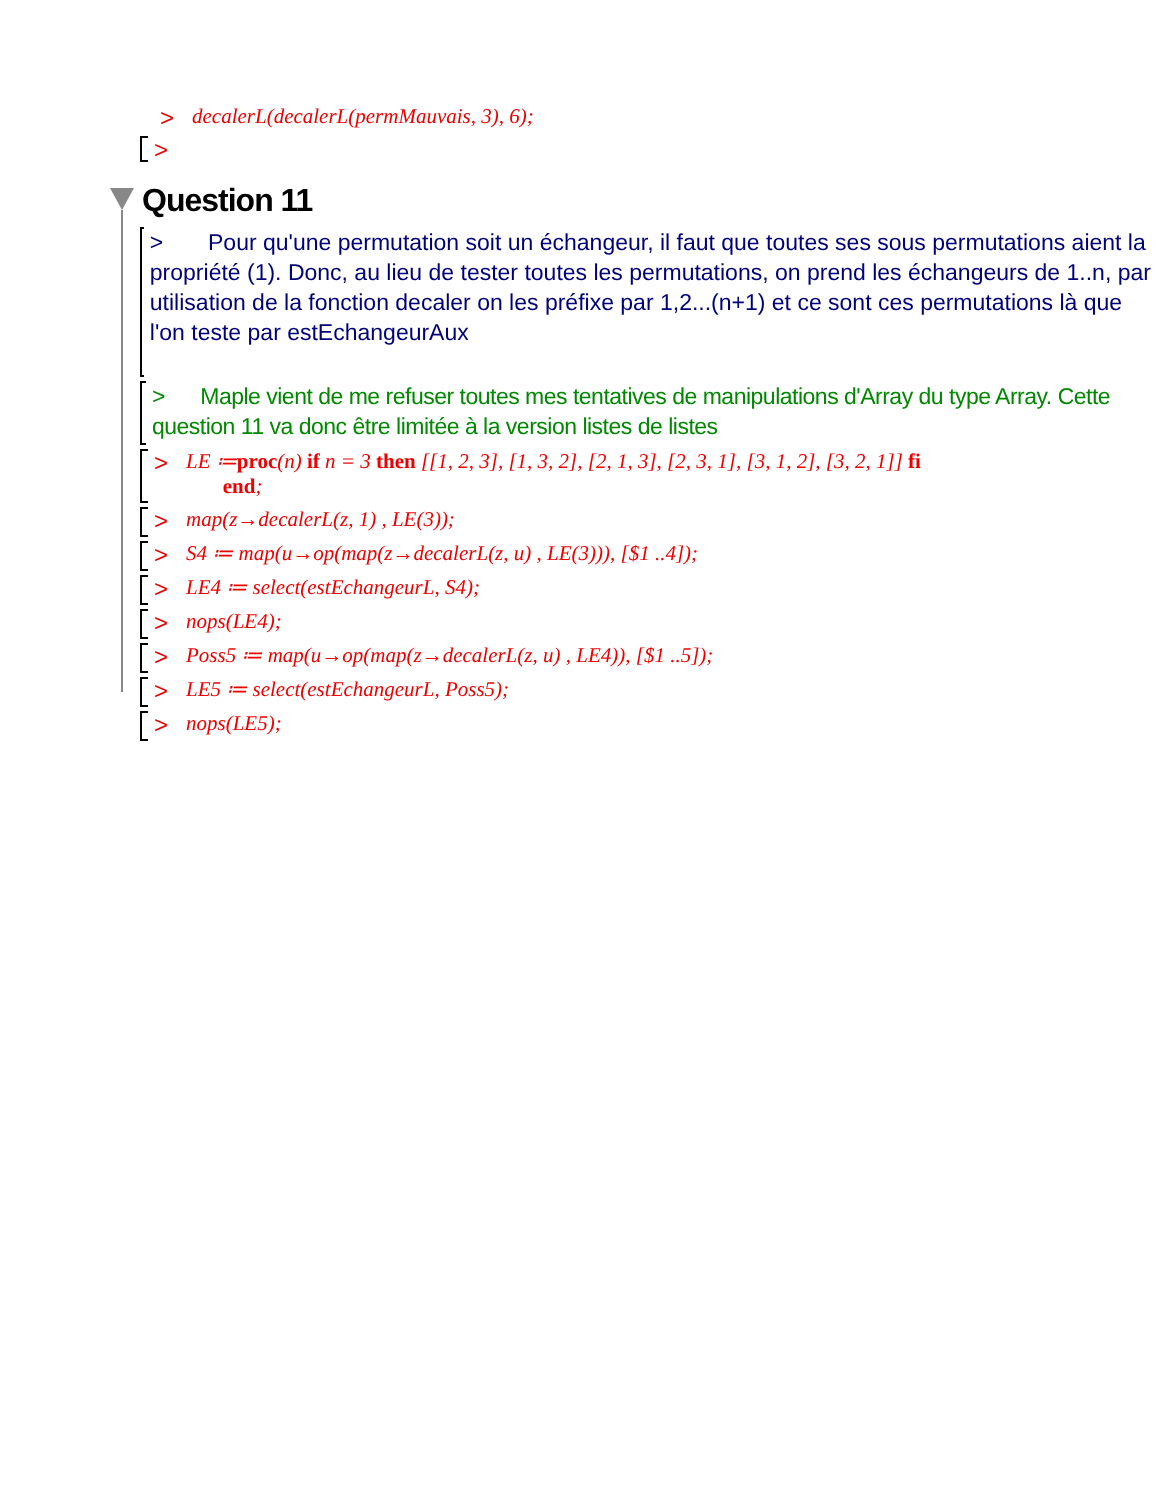> decalerL(decalerL(permMauvais, 3), 6);
>
Question 11
> Pour qu'une permutation soit un échangeur, il faut que toutes ses sous permutations aient la propriété (1). Donc, au lieu de tester toutes les permutations, on prend les échangeurs de 1..n, par utilisation de la fonction decaler on les préfixe par 1,2...(n+1) et ce sont ces permutations là que l'on teste par estEchangeurAux
> Maple vient de me refuser toutes mes tentatives de manipulations d'Array du type Array. Cette question 11 va donc être limitée à la version listes de listes
> LE ≔proc(n) if n = 3 then [[1, 2, 3], [1, 3, 2], [2, 1, 3], [2, 3, 1], [3, 1, 2], [3, 2, 1]] fi
end;
> map(z→decalerL(z, 1) , LE(3));
> S4 ≔ map(u→op(map(z→decalerL(z, u) , LE(3))), [$1 ..4]);
> LE4 ≔ select(estEchangeurL, S4);
> nops(LE4);
> Poss5 ≔ map(u→op(map(z→decalerL(z, u) , LE4)), [$1 ..5]);
> LE5 ≔ select(estEchangeurL, Poss5);
> nops(LE5);